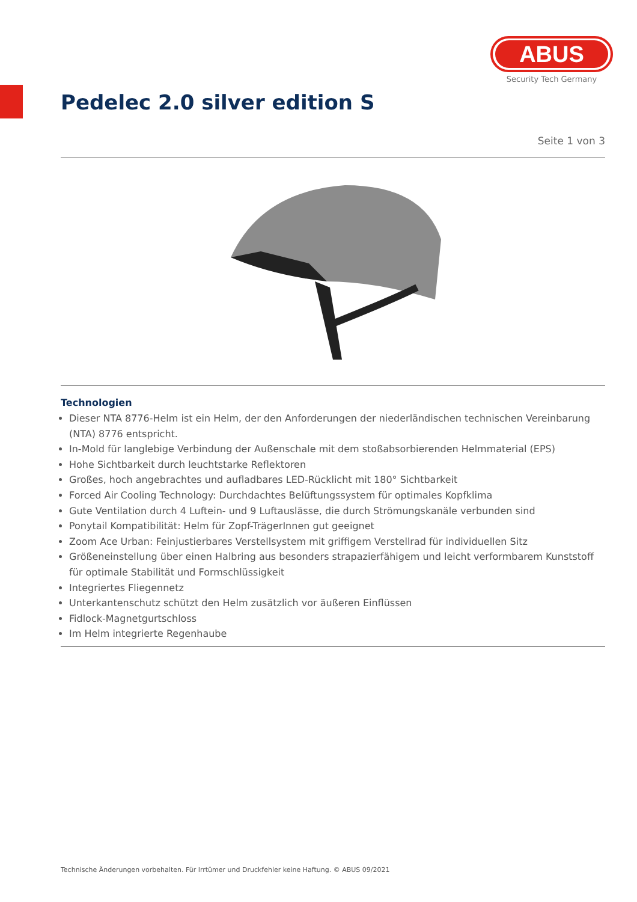ABUS
Security Tech Germany
Pedelec 2.0 silver edition S
Seite 1 von 3
Technologien
Dieser NTA 8776-Helm ist ein Helm, der den Anforderungen der niederländischen technischen Vereinbarung (NTA) 8776 entspricht.
In-Mold für langlebige Verbindung der Außenschale mit dem stoßabsorbierenden Helmmaterial (EPS)
Hohe Sichtbarkeit durch leuchtstarke Reflektoren
Großes, hoch angebrachtes und aufladbares LED-Rücklicht mit 180° Sichtbarkeit
Forced Air Cooling Technology: Durchdachtes Belüftungssystem für optimales Kopfklima
Gute Ventilation durch 4 Luftein- und 9 Luftauslässe, die durch Strömungskanäle verbunden sind
Ponytail Kompatibilität: Helm für Zopf-TrägerInnen gut geeignet
Zoom Ace Urban: Feinjustierbares Verstellsystem mit griffigem Verstellrad für individuellen Sitz
Größeneinstellung über einen Halbring aus besonders strapazierfähigem und leicht verformbarem Kunststoff für optimale Stabilität und Formschlüssigkeit
Integriertes Fliegennetz
Unterkantenschutz schützt den Helm zusätzlich vor äußeren Einflüssen
Fidlock-Magnetgurtschloss
Im Helm integrierte Regenhaube
Technische Änderungen vorbehalten. Für Irrtümer und Druckfehler keine Haftung. © ABUS 09/2021